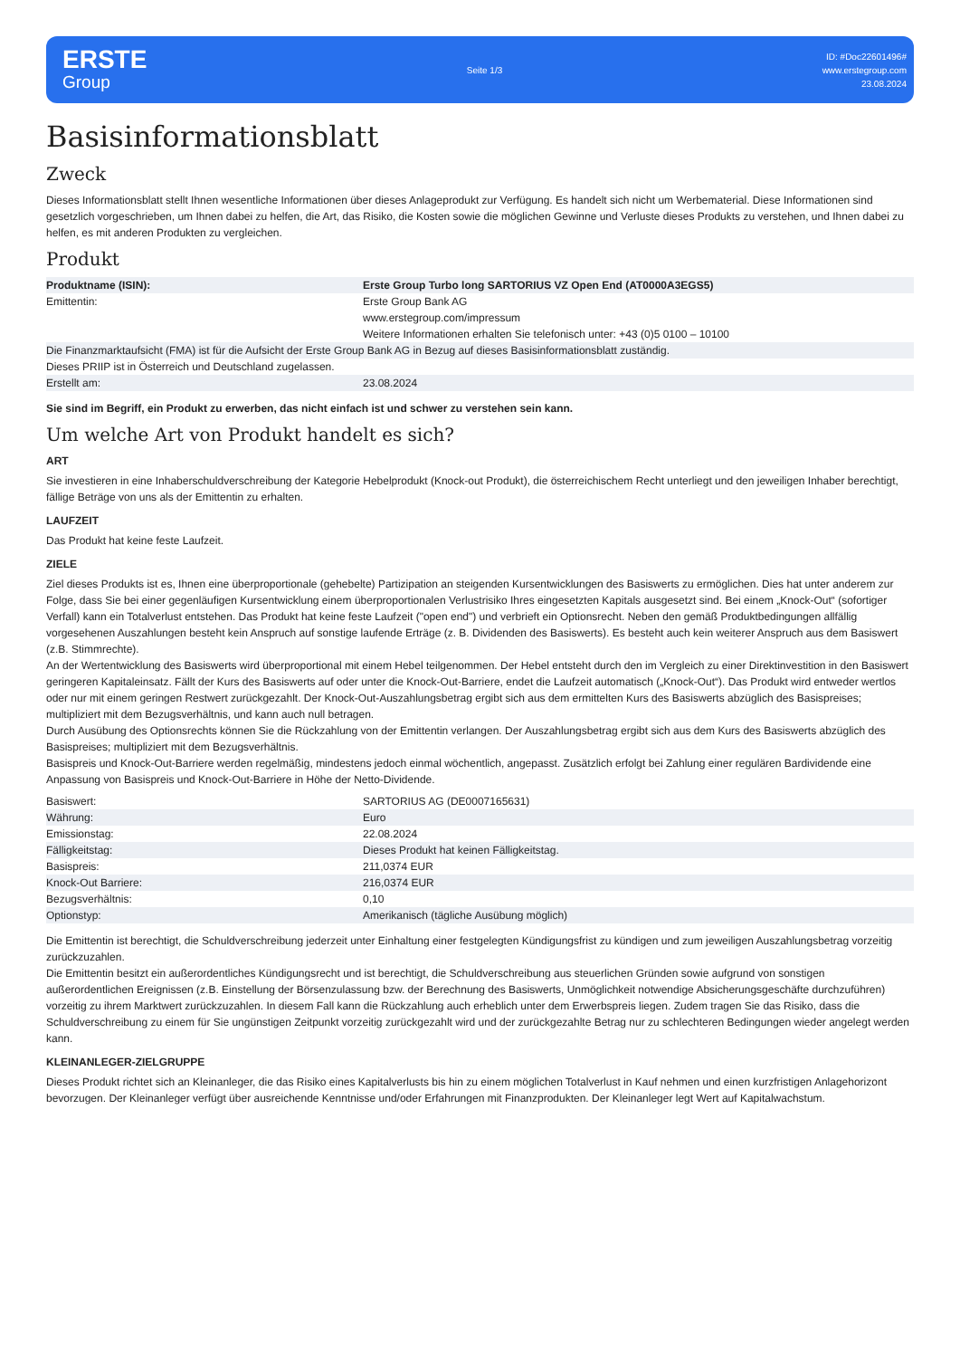ERSTE
Group
Seite 1/3
ID: #Doc22601496#
www.erstegroup.com
23.08.2024
Basisinformationsblatt
Zweck
Dieses Informationsblatt stellt Ihnen wesentliche Informationen über dieses Anlageprodukt zur Verfügung. Es handelt sich nicht um Werbematerial. Diese Informationen sind gesetzlich vorgeschrieben, um Ihnen dabei zu helfen, die Art, das Risiko, die Kosten sowie die möglichen Gewinne und Verluste dieses Produkts zu verstehen, und Ihnen dabei zu helfen, es mit anderen Produkten zu vergleichen.
Produkt
| Produktname (ISIN): | Erste Group Turbo long SARTORIUS VZ Open End (AT0000A3EGS5) |
| Emittentin: | Erste Group Bank AG www.erstegroup.com/impressum Weitere Informationen erhalten Sie telefonisch unter: +43 (0)5 0100 – 10100 |
| Die Finanzmarktaufsicht (FMA) ist für die Aufsicht der Erste Group Bank AG in Bezug auf dieses Basisinformationsblatt zuständig. | |
| Dieses PRIIP ist in Österreich und Deutschland zugelassen. | |
| Erstellt am: | 23.08.2024 |
Sie sind im Begriff, ein Produkt zu erwerben, das nicht einfach ist und schwer zu verstehen sein kann.
Um welche Art von Produkt handelt es sich?
ART
Sie investieren in eine Inhaberschuldverschreibung der Kategorie Hebelprodukt (Knock-out Produkt), die österreichischem Recht unterliegt und den jeweiligen Inhaber berechtigt, fällige Beträge von uns als der Emittentin zu erhalten.
LAUFZEIT
Das Produkt hat keine feste Laufzeit.
ZIELE
Ziel dieses Produkts ist es, Ihnen eine überproportionale (gehebelte) Partizipation an steigenden Kursentwicklungen des Basiswerts zu ermöglichen. Dies hat unter anderem zur Folge, dass Sie bei einer gegenläufigen Kursentwicklung einem überproportionalen Verlustrisiko Ihres eingesetzten Kapitals ausgesetzt sind. Bei einem „Knock-Out“ (sofortiger Verfall) kann ein Totalverlust entstehen. Das Produkt hat keine feste Laufzeit ("open end") und verbrieft ein Optionsrecht. Neben den gemäß Produktbedingungen allfällig vorgesehenen Auszahlungen besteht kein Anspruch auf sonstige laufende Erträge (z. B. Dividenden des Basiswerts). Es besteht auch kein weiterer Anspruch aus dem Basiswert (z.B. Stimmrechte).
An der Wertentwicklung des Basiswerts wird überproportional mit einem Hebel teilgenommen. Der Hebel entsteht durch den im Vergleich zu einer Direktinvestition in den Basiswert geringeren Kapitaleinsatz. Fällt der Kurs des Basiswerts auf oder unter die Knock-Out-Barriere, endet die Laufzeit automatisch („Knock-Out“). Das Produkt wird entweder wertlos oder nur mit einem geringen Restwert zurückgezahlt. Der Knock-Out-Auszahlungsbetrag ergibt sich aus dem ermittelten Kurs des Basiswerts abzüglich des Basispreises; multipliziert mit dem Bezugsverhältnis, und kann auch null betragen.
Durch Ausübung des Optionsrechts können Sie die Rückzahlung von der Emittentin verlangen. Der Auszahlungsbetrag ergibt sich aus dem Kurs des Basiswerts abzüglich des Basispreises; multipliziert mit dem Bezugsverhältnis.
Basispreis und Knock-Out-Barriere werden regelmäßig, mindestens jedoch einmal wöchentlich, angepasst. Zusätzlich erfolgt bei Zahlung einer regulären Bardividende eine Anpassung von Basispreis und Knock-Out-Barriere in Höhe der Netto-Dividende.
| Basiswert: | SARTORIUS AG (DE0007165631) |
| Währung: | Euro |
| Emissionstag: | 22.08.2024 |
| Fälligkeitstag: | Dieses Produkt hat keinen Fälligkeitstag. |
| Basispreis: | 211,0374 EUR |
| Knock-Out Barriere: | 216,0374 EUR |
| Bezugsverhältnis: | 0,10 |
| Optionstyp: | Amerikanisch (tägliche Ausübung möglich) |
Die Emittentin ist berechtigt, die Schuldverschreibung jederzeit unter Einhaltung einer festgelegten Kündigungsfrist zu kündigen und zum jeweiligen Auszahlungsbetrag vorzeitig zurückzuzahlen.
Die Emittentin besitzt ein außerordentliches Kündigungsrecht und ist berechtigt, die Schuldverschreibung aus steuerlichen Gründen sowie aufgrund von sonstigen außerordentlichen Ereignissen (z.B. Einstellung der Börsenzulassung bzw. der Berechnung des Basiswerts, Unmöglichkeit notwendige Absicherungsgeschäfte durchzuführen) vorzeitig zu ihrem Marktwert zurückzuzahlen. In diesem Fall kann die Rückzahlung auch erheblich unter dem Erwerbspreis liegen. Zudem tragen Sie das Risiko, dass die Schuldverschreibung zu einem für Sie ungünstigen Zeitpunkt vorzeitig zurückgezahlt wird und der zurückgezahlte Betrag nur zu schlechteren Bedingungen wieder angelegt werden kann.
KLEINANLEGER-ZIELGRUPPE
Dieses Produkt richtet sich an Kleinanleger, die das Risiko eines Kapitalverlusts bis hin zu einem möglichen Totalverlust in Kauf nehmen und einen kurzfristigen Anlagehorizont bevorzugen. Der Kleinanleger verfügt über ausreichende Kenntnisse und/oder Erfahrungen mit Finanzprodukten. Der Kleinanleger legt Wert auf Kapitalwachstum.